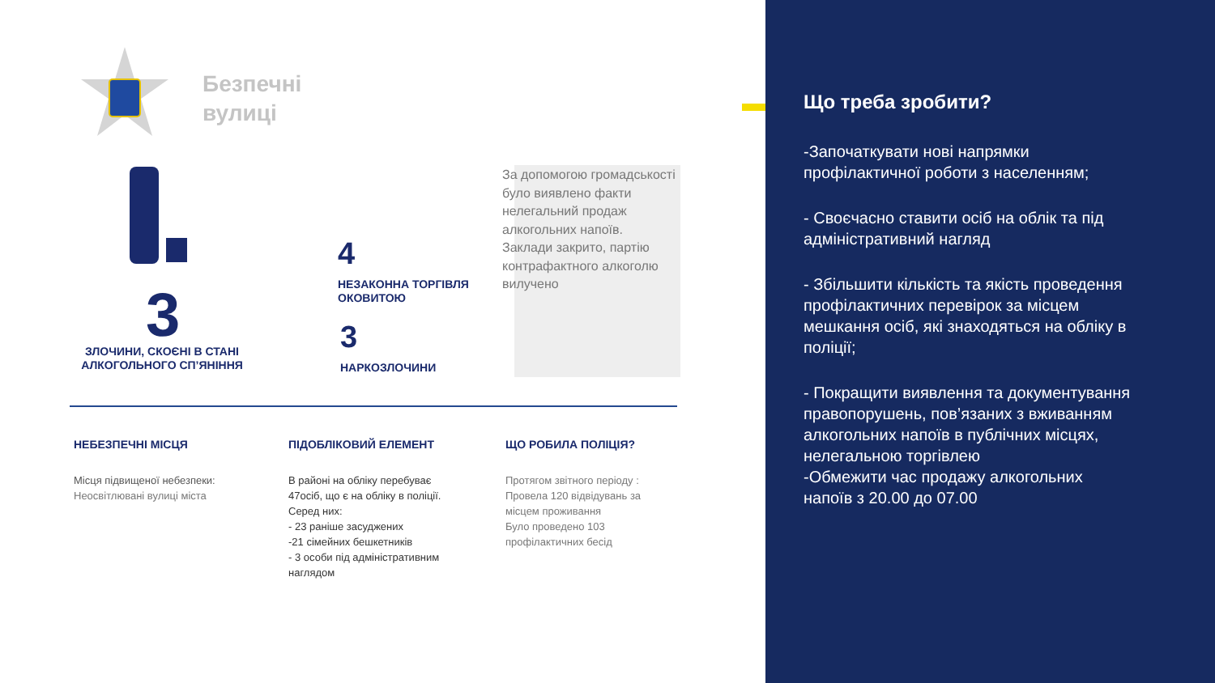Безпечні
вулиці
3
ЗЛОЧИНИ, СКОЄНІ В СТАНІ АЛКОГОЛЬНОГО СП’ЯНІННЯ
4
НЕЗАКОННА ТОРГІВЛЯ
ОКОВИТОЮ
3
НАРКОЗЛОЧИНИ
За допомогою громадськості було виявлено факти нелегальний продаж алкогольних напоїв.
Заклади закрито, партію контрафактного алкоголю вилучено
НЕБЕЗПЕЧНІ МІСЦЯ
Місця підвищеної небезпеки:
Неосвітлювані вулиці міста
ПІДОБЛІКОВИЙ ЕЛЕМЕНТ
В районі на обліку перебуває 47осіб, що є на обліку в поліції.
Серед них:
- 23 раніше засуджених
-21 сімейних бешкетників
- 3 особи під адміністративним наглядом
ЩО РОБИЛА ПОЛІЦІЯ?
Протягом звітного періоду :
Провела 120 відвідувань за місцем проживання
Було проведено 103 профілактичних бесід
Що треба зробити?
-Започаткувати нові напрямки профілактичної роботи з населенням;
- Своєчасно ставити осіб на облік та під адміністративний нагляд
- Збільшити кількість та якість проведення профілактичних перевірок за місцем мешкання осіб, які знаходяться на обліку в поліції;
- Покращити виявлення та документування правопорушень, пов’язаних з вживанням алкогольних напоїв в публічних місцях, нелегальною торгівлею
-Обмежити час продажу алкогольних напоїв з 20.00 до 07.00